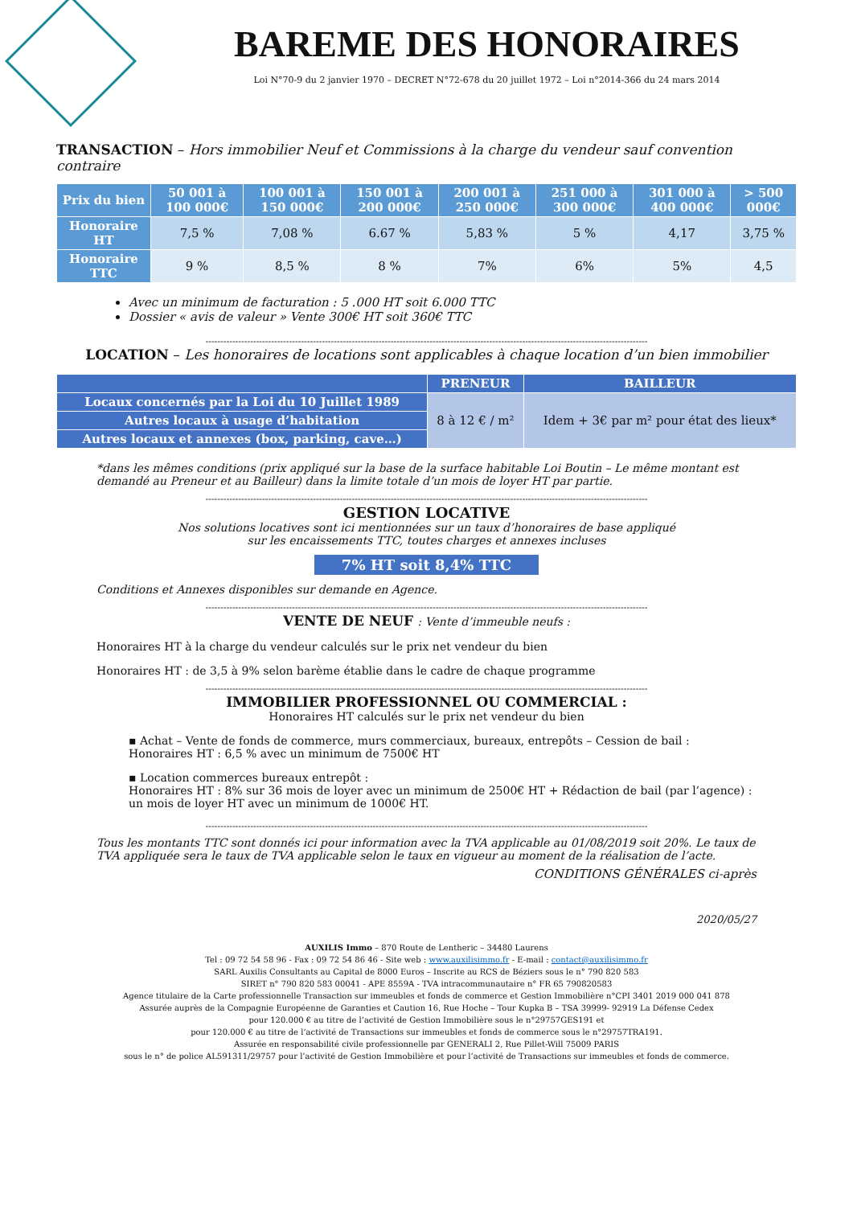BAREME DES HONORAIRES
Loi N°70-9 du 2 janvier 1970 – DECRET N°72-678 du 20 juillet 1972 – Loi n°2014-366 du 24 mars 2014
TRANSACTION – Hors immobilier Neuf et Commissions à la charge du vendeur sauf convention contraire
| Prix du bien | 50 001 à 100 000€ | 100 001 à 150 000€ | 150 001 à 200 000€ | 200 001 à 250 000€ | 251 000 à 300 000€ | 301 000 à 400 000€ | > 500 000€ |
| --- | --- | --- | --- | --- | --- | --- | --- |
| Honoraire HT | 7,5 % | 7,08 % | 6.67 % | 5,83 % | 5 % | 4,17 | 3,75 % |
| Honoraire TTC | 9 % | 8,5 % | 8 % | 7% | 6% | 5% | 4,5 |
Avec un minimum de facturation : 5 .000 HT soit 6.000 TTC
Dossier « avis de valeur » Vente 300€ HT soit 360€ TTC
----------------------------------------------------------------------------------------------------------------------------------------------------
LOCATION – Les honoraires de locations sont applicables à chaque location d’un bien immobilier
| | PRENEUR | BAILLEUR |
| --- | --- | --- |
| Locaux concernés par la Loi du 10 Juillet 1989 | 8 à 12 € / m² | Idem + 3€ par m² pour état des lieux* |
| Autres locaux à usage d’habitation | | |
| Autres locaux et annexes (box, parking, cave…) | | |
*dans les mêmes conditions (prix appliqué sur la base de la surface habitable Loi Boutin – Le même montant est demandé au Preneur et au Bailleur) dans la limite totale d’un mois de loyer HT par partie.
----------------------------------------------------------------------------------------------------------------------------------------------------
GESTION LOCATIVE
Nos solutions locatives sont ici mentionnées sur un taux d’honoraires de base appliqué
sur les encaissements TTC, toutes charges et annexes incluses
7% HT soit 8,4% TTC
Conditions et Annexes disponibles sur demande en Agence.
----------------------------------------------------------------------------------------------------------------------------------------------------
VENTE DE NEUF : Vente d’immeuble neufs :
Honoraires HT à la charge du vendeur calculés sur le prix net vendeur du bien
Honoraires HT : de 3,5 à 9% selon barème établie dans le cadre de chaque programme
----------------------------------------------------------------------------------------------------------------------------------------------------
IMMOBILIER PROFESSIONNEL OU COMMERCIAL :
Honoraires HT calculés sur le prix net vendeur du bien
▪ Achat – Vente de fonds de commerce, murs commerciaux, bureaux, entrepôts – Cession de bail : Honoraires HT : 6,5 % avec un minimum de 7500€ HT
▪ Location commerces bureaux entrepôt :
Honoraires HT : 8% sur 36 mois de loyer avec un minimum de 2500€ HT + Rédaction de bail (par l’agence) : un mois de loyer HT avec un minimum de 1000€ HT.
----------------------------------------------------------------------------------------------------------------------------------------------------
Tous les montants TTC sont donnés ici pour information avec la TVA applicable au 01/08/2019 soit 20%. Le taux de TVA appliquée sera le taux de TVA applicable selon le taux en vigueur au moment de la réalisation de l’acte.
CONDITIONS GÉNÉRALES ci-après
2020/05/27
AUXILIS Immo – 870 Route de Lentheric – 34480 Laurens
Tel : 09 72 54 58 96 - Fax : 09 72 54 86 46 - Site web : www.auxilisimmo.fr - E-mail : contact@auxilisimmo.fr
SARL Auxilis Consultants au Capital de 8000 Euros – Inscrite au RCS de Béziers sous le n° 790 820 583
SIRET n° 790 820 583 00041 - APE 8559A - TVA intracommunautaire n° FR 65 790820583
Agence titulaire de la Carte professionnelle Transaction sur immeubles et fonds de commerce et Gestion Immobilière n°CPI 3401 2019 000 041 878
Assurée auprès de la Compagnie Européenne de Garanties et Caution 16, Rue Hoche – Tour Kupka B – TSA 39999- 92919 La Défense Cedex
pour 120.000 € au titre de l’activité de Gestion Immobilière sous le n°29757GES191 et
pour 120.000 € au titre de l’activité de Transactions sur immeubles et fonds de commerce sous le n°29757TRA191.
Assurée en responsabilité civile professionnelle par GENERALI 2, Rue Pillet-Will 75009 PARIS
sous le n° de police AL591311/29757 pour l’activité de Gestion Immobilière et pour l’activité de Transactions sur immeubles et fonds de commerce.